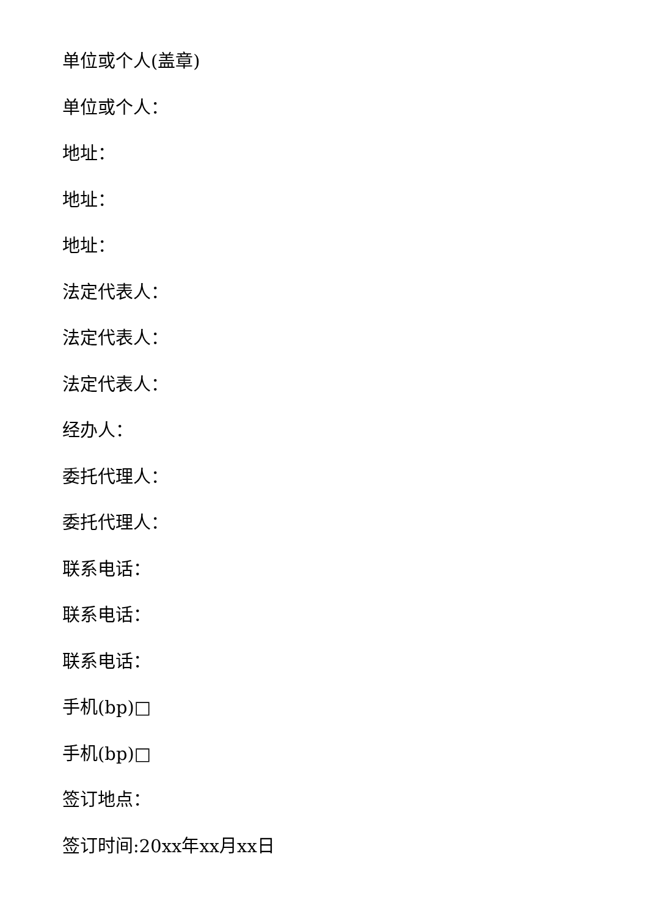单位或个人(盖章)
单位或个人：
地址：
地址：
地址：
法定代表人：
法定代表人：
法定代表人：
经办人：
委托代理人：
委托代理人：
联系电话：
联系电话：
联系电话：
手机(bp)□
手机(bp)□
签订地点：
签订时间:20xx年xx月xx日